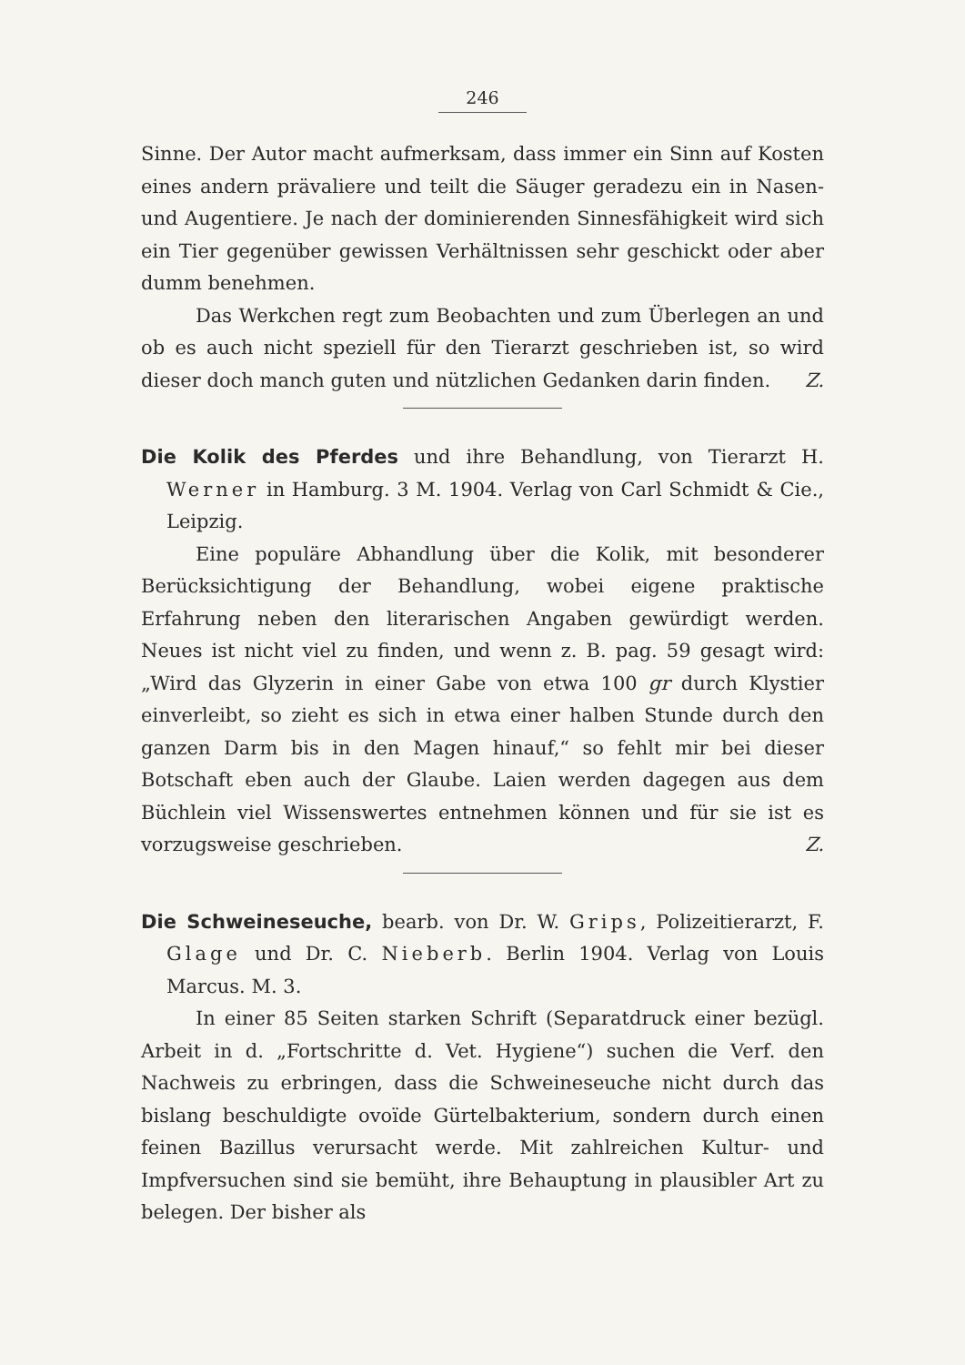246
Sinne. Der Autor macht aufmerksam, dass immer ein Sinn auf Kosten eines andern prävaliere und teilt die Säuger geradezu ein in Nasen- und Augentiere. Je nach der dominierenden Sinnesfähigkeit wird sich ein Tier gegenüber gewissen Verhältnissen sehr geschickt oder aber dumm benehmen.
Das Werkchen regt zum Beobachten und zum Überlegen an und ob es auch nicht speziell für den Tierarzt geschrieben ist, so wird dieser doch manch guten und nützlichen Gedanken darin finden.
Z.
Die Kolik des Pferdes und ihre Behandlung, von Tierarzt H. Werner in Hamburg. 3 M. 1904. Verlag von Carl Schmidt & Cie., Leipzig.
Eine populäre Abhandlung über die Kolik, mit besonderer Berücksichtigung der Behandlung, wobei eigene praktische Erfahrung neben den literarischen Angaben gewürdigt werden. Neues ist nicht viel zu finden, und wenn z. B. pag. 59 gesagt wird: „Wird das Glyzerin in einer Gabe von etwa 100 gr durch Klystier einverleibt, so zieht es sich in etwa einer halben Stunde durch den ganzen Darm bis in den Magen hinauf,“ so fehlt mir bei dieser Botschaft eben auch der Glaube. Laien werden dagegen aus dem Büchlein viel Wissenswertes entnehmen können und für sie ist es vorzugsweise geschrieben.
Z.
Die Schweineseuche, bearb. von Dr. W. Grips, Polizeitierarzt, F. Glage und Dr. C. Nieberb. Berlin 1904. Verlag von Louis Marcus. M. 3.
In einer 85 Seiten starken Schrift (Separatdruck einer bezügl. Arbeit in d. „Fortschritte d. Vet. Hygiene“) suchen die Verf. den Nachweis zu erbringen, dass die Schweineseuche nicht durch das bislang beschuldigte ovoïde Gürtelbakterium, sondern durch einen feinen Bazillus verursacht werde. Mit zahlreichen Kultur- und Impfversuchen sind sie bemüht, ihre Behauptung in plausibler Art zu belegen. Der bisher als